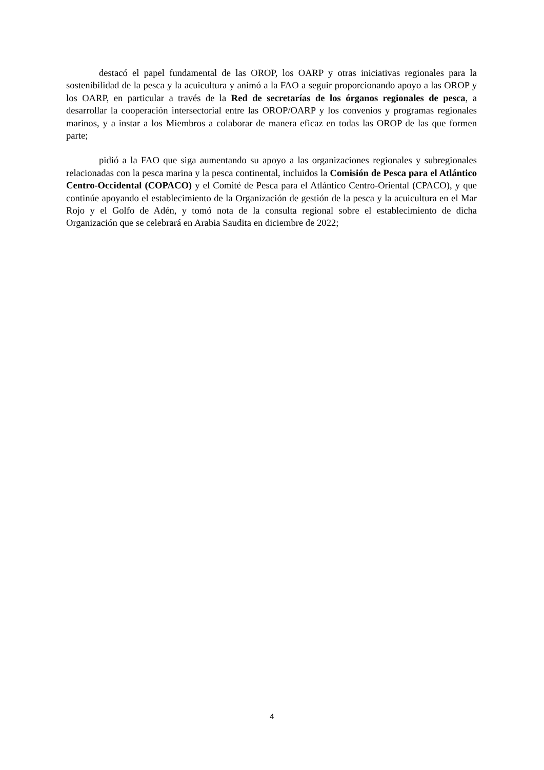destacó el papel fundamental de las OROP, los OARP y otras iniciativas regionales para la sostenibilidad de la pesca y la acuicultura y animó a la FAO a seguir proporcionando apoyo a las OROP y los OARP, en particular a través de la Red de secretarías de los órganos regionales de pesca, a desarrollar la cooperación intersectorial entre las OROP/OARP y los convenios y programas regionales marinos, y a instar a los Miembros a colaborar de manera eficaz en todas las OROP de las que formen parte;
pidió a la FAO que siga aumentando su apoyo a las organizaciones regionales y subregionales relacionadas con la pesca marina y la pesca continental, incluidos la Comisión de Pesca para el Atlántico Centro-Occidental (COPACO) y el Comité de Pesca para el Atlántico Centro-Oriental (CPACO), y que continúe apoyando el establecimiento de la Organización de gestión de la pesca y la acuicultura en el Mar Rojo y el Golfo de Adén, y tomó nota de la consulta regional sobre el establecimiento de dicha Organización que se celebrará en Arabia Saudita en diciembre de 2022;
4